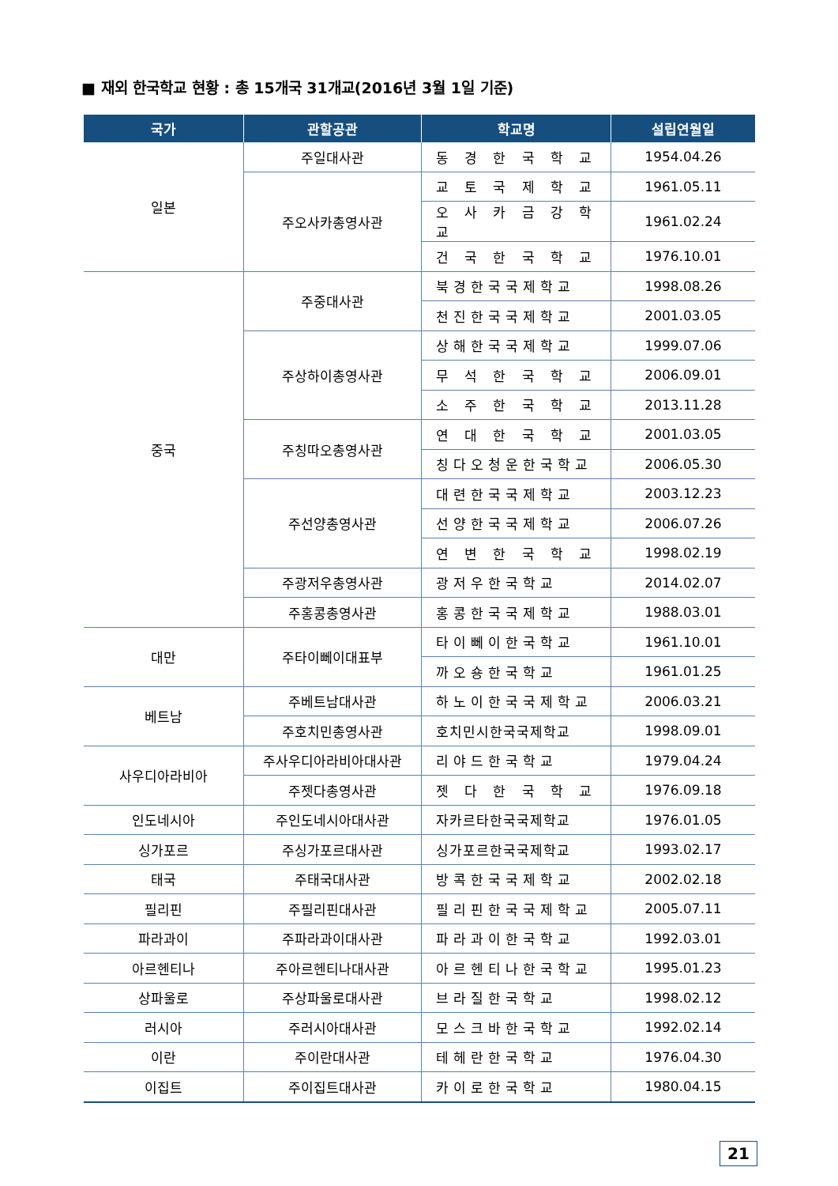■ 재외 한국학교 현황 : 총 15개국 31개교(2016년 3월 1일 기준)
| 국가 | 관할공관 | 학교명 | 설립연월일 |
| --- | --- | --- | --- |
| 일본 | 주일대사관 | 동 경 한 국 학 교 | 1954.04.26 |
| | 주오사카총영사관 | 교 토 국 제 학 교 | 1961.05.11 |
| | | 오 사 카 금 강 학 교 | 1961.02.24 |
| | | 건 국 한 국 학 교 | 1976.10.01 |
| 중국 | 주중대사관 | 북경한국국제학교 | 1998.08.26 |
| | | 천진한국국제학교 | 2001.03.05 |
| | 주상하이총영사관 | 상해한국국제학교 | 1999.07.06 |
| | | 무 석 한 국 학 교 | 2006.09.01 |
| | | 소 주 한 국 학 교 | 2013.11.28 |
| | 주칭따오총영사관 | 연 대 한 국 학 교 | 2001.03.05 |
| | | 칭다오청운한국학교 | 2006.05.30 |
| | 주선양총영사관 | 대련한국국제학교 | 2003.12.23 |
| | | 선양한국국제학교 | 2006.07.26 |
| | | 연 변 한 국 학 교 | 1998.02.19 |
| | 주광저우총영사관 | 광저우한국학교 | 2014.02.07 |
| | 주홍콩총영사관 | 홍콩한국국제학교 | 1988.03.01 |
| 대만 | 주타이뻬이대표부 | 타이뻬이한국학교 | 1961.10.01 |
| | | 까오숑한국학교 | 1961.01.25 |
| 베트남 | 주베트남대사관 | 하노이한국국제학교 | 2006.03.21 |
| | 주호치민총영사관 | 호치민시한국국제학교 | 1998.09.01 |
| 사우디아라비아 | 주사우디아라비아대사관 | 리야드한국학교 | 1979.04.24 |
| | 주젯다총영사관 | 젯 다 한 국 학 교 | 1976.09.18 |
| 인도네시아 | 주인도네시아대사관 | 자카르타한국국제학교 | 1976.01.05 |
| 싱가포르 | 주싱가포르대사관 | 싱가포르한국국제학교 | 1993.02.17 |
| 태국 | 주태국대사관 | 방콕한국국제학교 | 2002.02.18 |
| 필리핀 | 주필리핀대사관 | 필리핀한국국제학교 | 2005.07.11 |
| 파라과이 | 주파라과이대사관 | 파라과이한국학교 | 1992.03.01 |
| 아르헨티나 | 주아르헨티나대사관 | 아르헨티나한국학교 | 1995.01.23 |
| 상파울로 | 주상파울로대사관 | 브라질한국학교 | 1998.02.12 |
| 러시아 | 주러시아대사관 | 모스크바한국학교 | 1992.02.14 |
| 이란 | 주이란대사관 | 테헤란한국학교 | 1976.04.30 |
| 이집트 | 주이집트대사관 | 카이로한국학교 | 1980.04.15 |
21